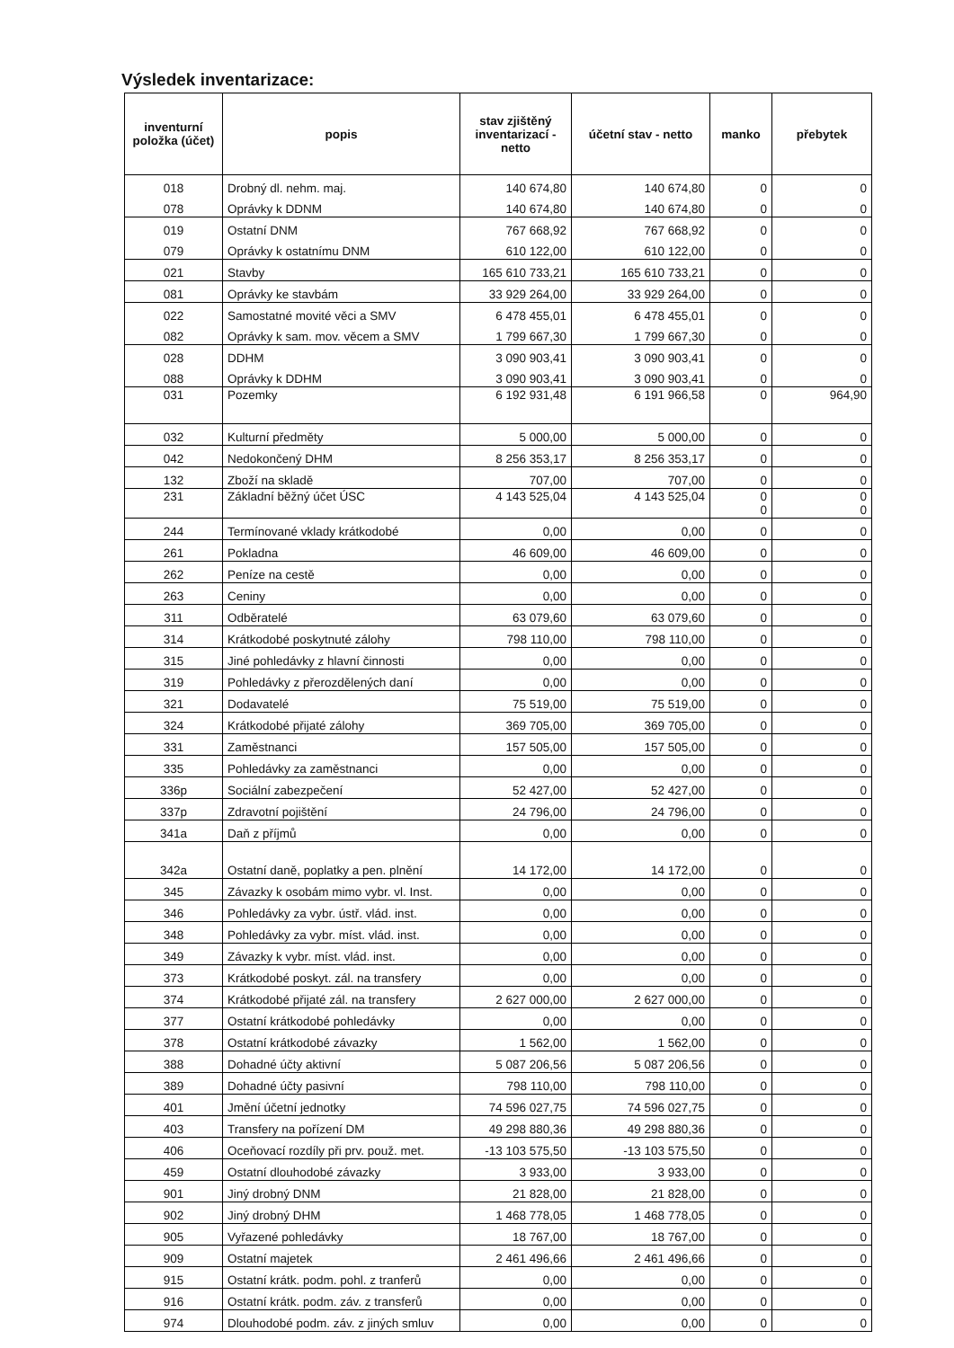Výsledek inventarizace:
| inventurní položka (účet) | popis | stav zjištěný inventarizací - netto | účetní stav - netto | manko | přebytek |
| --- | --- | --- | --- | --- | --- |
| 018 | Drobný dl. nehm. maj. | 140 674,80 | 140 674,80 | 0 | 0 |
| 078 | Oprávky k DDNM | 140 674,80 | 140 674,80 | 0 | 0 |
| 019 | Ostatní DNM | 767 668,92 | 767 668,92 | 0 | 0 |
| 079 | Oprávky k ostatnímu DNM | 610 122,00 | 610 122,00 | 0 | 0 |
| 021 | Stavby | 165 610 733,21 | 165 610 733,21 | 0 | 0 |
| 081 | Oprávky ke stavbám | 33 929 264,00 | 33 929 264,00 | 0 | 0 |
| 022 | Samostatné movité věci a SMV | 6 478 455,01 | 6 478 455,01 | 0 | 0 |
| 082 | Oprávky k sam. mov. věcem a SMV | 1 799 667,30 | 1 799 667,30 | 0 | 0 |
| 028 | DDHM | 3 090 903,41 | 3 090 903,41 | 0 | 0 |
| 088 | Oprávky k DDHM | 3 090 903,41 | 3 090 903,41 | 0 | 0 |
| 031 | Pozemky | 6 192 931,48 | 6 191 966,58 | 0 | 964,90 |
| 032 | Kulturní předměty | 5 000,00 | 5 000,00 | 0 | 0 |
| 042 | Nedokončený DHM | 8 256 353,17 | 8 256 353,17 | 0 | 0 |
| 132 | Zboží na skladě | 707,00 | 707,00 | 0 | 0 |
| 231 | Základní běžný účet ÚSC | 4 143 525,04 | 4 143 525,04 | 0 0 | 0 0 |
| 244 | Termínované vklady krátkodobé | 0,00 | 0,00 | 0 | 0 |
| 261 | Pokladna | 46 609,00 | 46 609,00 | 0 | 0 |
| 262 | Peníze na cestě | 0,00 | 0,00 | 0 | 0 |
| 263 | Ceniny | 0,00 | 0,00 | 0 | 0 |
| 311 | Odběratelé | 63 079,60 | 63 079,60 | 0 | 0 |
| 314 | Krátkodobé poskytnuté zálohy | 798 110,00 | 798 110,00 | 0 | 0 |
| 315 | Jiné pohledávky z hlavní činnosti | 0,00 | 0,00 | 0 | 0 |
| 319 | Pohledávky z přerozdělených daní | 0,00 | 0,00 | 0 | 0 |
| 321 | Dodavatelé | 75 519,00 | 75 519,00 | 0 | 0 |
| 324 | Krátkodobé přijaté zálohy | 369 705,00 | 369 705,00 | 0 | 0 |
| 331 | Zaměstnanci | 157 505,00 | 157 505,00 | 0 | 0 |
| 335 | Pohledávky za zaměstnanci | 0,00 | 0,00 | 0 | 0 |
| 336p | Sociální zabezpečení | 52 427,00 | 52 427,00 | 0 | 0 |
| 337p | Zdravotní pojištění | 24 796,00 | 24 796,00 | 0 | 0 |
| 341a | Daň z příjmů | 0,00 | 0,00 | 0 | 0 |
| 342a | Ostatní daně, poplatky a pen. plnění | 14 172,00 | 14 172,00 | 0 | 0 |
| 345 | Závazky k osobám mimo vybr. vl. Inst. | 0,00 | 0,00 | 0 | 0 |
| 346 | Pohledávky za vybr. ústř. vlád. inst. | 0,00 | 0,00 | 0 | 0 |
| 348 | Pohledávky za vybr. míst. vlád. inst. | 0,00 | 0,00 | 0 | 0 |
| 349 | Závazky k vybr. míst. vlád. inst. | 0,00 | 0,00 | 0 | 0 |
| 373 | Krátkodobé poskyt. zál. na transfery | 0,00 | 0,00 | 0 | 0 |
| 374 | Krátkodobé přijaté zál. na transfery | 2 627 000,00 | 2 627 000,00 | 0 | 0 |
| 377 | Ostatní krátkodobé pohledávky | 0,00 | 0,00 | 0 | 0 |
| 378 | Ostatní krátkodobé závazky | 1 562,00 | 1 562,00 | 0 | 0 |
| 388 | Dohadné účty aktivní | 5 087 206,56 | 5 087 206,56 | 0 | 0 |
| 389 | Dohadné účty pasivní | 798 110,00 | 798 110,00 | 0 | 0 |
| 401 | Jmění účetní jednotky | 74 596 027,75 | 74 596 027,75 | 0 | 0 |
| 403 | Transfery na pořízení DM | 49 298 880,36 | 49 298 880,36 | 0 | 0 |
| 406 | Oceňovací rozdíly při prv. použ. met. | -13 103 575,50 | -13 103 575,50 | 0 | 0 |
| 459 | Ostatní dlouhodobé závazky | 3 933,00 | 3 933,00 | 0 | 0 |
| 901 | Jiný drobný DNM | 21 828,00 | 21 828,00 | 0 | 0 |
| 902 | Jiný drobný DHM | 1 468 778,05 | 1 468 778,05 | 0 | 0 |
| 905 | Vyřazené pohledávky | 18 767,00 | 18 767,00 | 0 | 0 |
| 909 | Ostatní majetek | 2 461 496,66 | 2 461 496,66 | 0 | 0 |
| 915 | Ostatní krátk. podm. pohl. z tranferů | 0,00 | 0,00 | 0 | 0 |
| 916 | Ostatní krátk. podm. záv. z transferů | 0,00 | 0,00 | 0 | 0 |
| 974 | Dlouhodobé podm. záv. z jiných smluv | 0,00 | 0,00 | 0 | 0 |